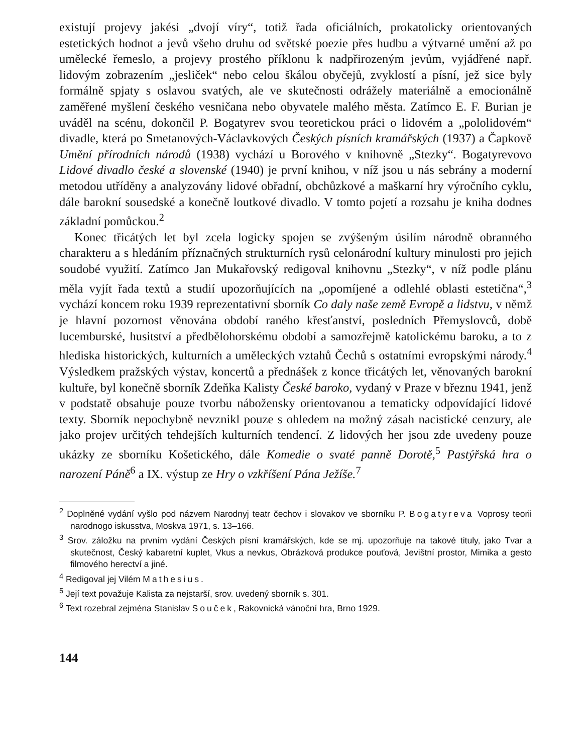existují projevy jakési „dvojí víry“, totiž řada oficiálních, prokatolicky orientovaných estetických hodnot a jevů všeho druhu od světské poezie přes hudbu a výtvarné umění až po umělecké řemeslo, a projevy prostého příklonu k nadpřirozeným jevům, vyjádřené např. lidovým zobrazením „jesliček“ nebo celou škálou obyčejů, zvyklostí a písní, jež sice byly formálně spjaty s oslavou svatých, ale ve skutečnosti odrážely materiálně a emocionálně zaměřené myšlení českého vesničana nebo obyvatele malého města. Zatímco E. F. Burian je uváděl na scénu, dokončil P. Bogatyrev svou teoretickou práci o lidovém a „pololidovém“ divadle, která po Smetanových-Václavkových Českých písních kramářských (1937) a Čapkově Umění přírodních národů (1938) vychází u Borového v knihovně „Stezky“. Bogatyrevovo Lidové divadlo české a slovenské (1940) je první knihou, v níž jsou u nás sebrány a moderní metodou utříděny a analyzovány lidové obřadní, obchůzkové a maškarní hry výročního cyklu, dále barokní sousedské a konečně loutkové divadlo. V tomto pojetí a rozsahu je kniha dodnes základní pomůckou.<sup>2</sup>
Konec třicátých let byl zcela logicky spojen se zvýšeným úsilím národně obranného charakteru a s hledáním příznačných strukturních rysů celonárodní kultury minulosti pro jejich soudobé využití. Zatímco Jan Mukařovský redigoval knihovnu „Stezky“, v níž podle plánu měla vyjít řada textů a studií upozorňujících na „opomíjené a odlehlé oblasti estetična“,<sup>3</sup> vychází koncem roku 1939 reprezentativní sborník Co daly naše země Evropě a lidstvu, v němž je hlavní pozornost věnována období raného křesťanství, posledních Přemyslovců, době lucemburské, husitství a předbělohorskému období a samozřejmě katolickému baroku, a to z hlediska historických, kulturních a uměleckých vztahů Čechů s ostatními evropskými národy.<sup>4</sup> Výsledkem pražských výstav, koncertů a přednášek z konce třicátých let, věnovaných barokní kultuře, byl konečně sborník Zdeňka Kalisty České baroko, vydaný v Praze v březnu 1941, jenž v podstatě obsahuje pouze tvorbu nábožensky orientovanou a tematicky odpovídající lidové texty. Sborník nepochybně nevznikl pouze s ohledem na možný zásah nacistické cenzury, ale jako projev určitých tehdejších kulturních tendencí. Z lidových her jsou zde uvedeny pouze ukázky ze sborníku Košetického, dále Komedie o svaté panně Dorotě,<sup>5</sup> Pastýřská hra o narození Páně<sup>6</sup> a IX. výstup ze Hry o vzkříšení Pána Ježíše.<sup>7</sup>
<sup>2</sup> Doplněné vydání vyšlo pod názvem Narodnyj teatr čechov i slovakov ve sborníku P. Bogatyreva Voprosy teorii narodnogo iskusstva, Moskva 1971, s. 13–166.
<sup>3</sup> Srov. záložku na prvním vydání Českých písní kramářských, kde se mj. upozorňuje na takové tituly, jako Tvar a skutečnost, Český kabaretní kuplet, Vkus a nevkus, Obrázková produkce pouťová, Jevištní prostor, Mimika a gesto filmového herectví a jiné.
<sup>4</sup> Redigoval jej Vilém Mathesius.
<sup>5</sup> Její text považuje Kalista za nejstarší, srov. uvedený sborník s. 301.
<sup>6</sup> Text rozebral zejména Stanislav Souček, Rakovnická vánoční hra, Brno 1929.
144